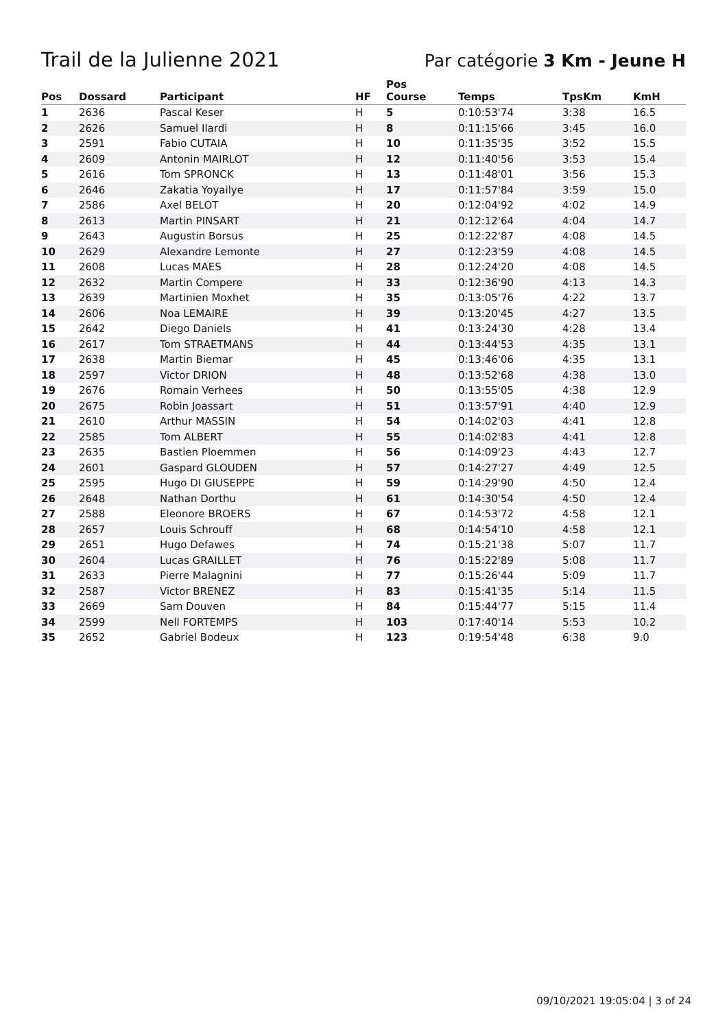Trail de la Julienne 2021
Par catégorie 3 Km - Jeune H
| Pos | Dossard | Participant | HF | Pos Course | Temps | TpsKm | KmH |
| --- | --- | --- | --- | --- | --- | --- | --- |
| 1 | 2636 | Pascal Keser | H | 5 | 0:10:53'74 | 3:38 | 16.5 |
| 2 | 2626 | Samuel Ilardi | H | 8 | 0:11:15'66 | 3:45 | 16.0 |
| 3 | 2591 | Fabio CUTAIA | H | 10 | 0:11:35'35 | 3:52 | 15.5 |
| 4 | 2609 | Antonin MAIRLOT | H | 12 | 0:11:40'56 | 3:53 | 15.4 |
| 5 | 2616 | Tom SPRONCK | H | 13 | 0:11:48'01 | 3:56 | 15.3 |
| 6 | 2646 | Zakatia Yoyailye | H | 17 | 0:11:57'84 | 3:59 | 15.0 |
| 7 | 2586 | Axel BELOT | H | 20 | 0:12:04'92 | 4:02 | 14.9 |
| 8 | 2613 | Martin PINSART | H | 21 | 0:12:12'64 | 4:04 | 14.7 |
| 9 | 2643 | Augustin Borsus | H | 25 | 0:12:22'87 | 4:08 | 14.5 |
| 10 | 2629 | Alexandre Lemonte | H | 27 | 0:12:23'59 | 4:08 | 14.5 |
| 11 | 2608 | Lucas MAES | H | 28 | 0:12:24'20 | 4:08 | 14.5 |
| 12 | 2632 | Martin Compere | H | 33 | 0:12:36'90 | 4:13 | 14.3 |
| 13 | 2639 | Martinien Moxhet | H | 35 | 0:13:05'76 | 4:22 | 13.7 |
| 14 | 2606 | Noa LEMAIRE | H | 39 | 0:13:20'45 | 4:27 | 13.5 |
| 15 | 2642 | Diego Daniels | H | 41 | 0:13:24'30 | 4:28 | 13.4 |
| 16 | 2617 | Tom STRAETMANS | H | 44 | 0:13:44'53 | 4:35 | 13.1 |
| 17 | 2638 | Martin Biemar | H | 45 | 0:13:46'06 | 4:35 | 13.1 |
| 18 | 2597 | Victor DRION | H | 48 | 0:13:52'68 | 4:38 | 13.0 |
| 19 | 2676 | Romain Verhees | H | 50 | 0:13:55'05 | 4:38 | 12.9 |
| 20 | 2675 | Robin Joassart | H | 51 | 0:13:57'91 | 4:40 | 12.9 |
| 21 | 2610 | Arthur MASSIN | H | 54 | 0:14:02'03 | 4:41 | 12.8 |
| 22 | 2585 | Tom ALBERT | H | 55 | 0:14:02'83 | 4:41 | 12.8 |
| 23 | 2635 | Bastien Ploemmen | H | 56 | 0:14:09'23 | 4:43 | 12.7 |
| 24 | 2601 | Gaspard GLOUDEN | H | 57 | 0:14:27'27 | 4:49 | 12.5 |
| 25 | 2595 | Hugo DI GIUSEPPE | H | 59 | 0:14:29'90 | 4:50 | 12.4 |
| 26 | 2648 | Nathan Dorthu | H | 61 | 0:14:30'54 | 4:50 | 12.4 |
| 27 | 2588 | Eleonore BROERS | H | 67 | 0:14:53'72 | 4:58 | 12.1 |
| 28 | 2657 | Louis Schrouff | H | 68 | 0:14:54'10 | 4:58 | 12.1 |
| 29 | 2651 | Hugo Defawes | H | 74 | 0:15:21'38 | 5:07 | 11.7 |
| 30 | 2604 | Lucas GRAILLET | H | 76 | 0:15:22'89 | 5:08 | 11.7 |
| 31 | 2633 | Pierre Malagnini | H | 77 | 0:15:26'44 | 5:09 | 11.7 |
| 32 | 2587 | Victor BRENEZ | H | 83 | 0:15:41'35 | 5:14 | 11.5 |
| 33 | 2669 | Sam Douven | H | 84 | 0:15:44'77 | 5:15 | 11.4 |
| 34 | 2599 | Nell FORTEMPS | H | 103 | 0:17:40'14 | 5:53 | 10.2 |
| 35 | 2652 | Gabriel Bodeux | H | 123 | 0:19:54'48 | 6:38 | 9.0 |
09/10/2021 19:05:04 | 3 of 24